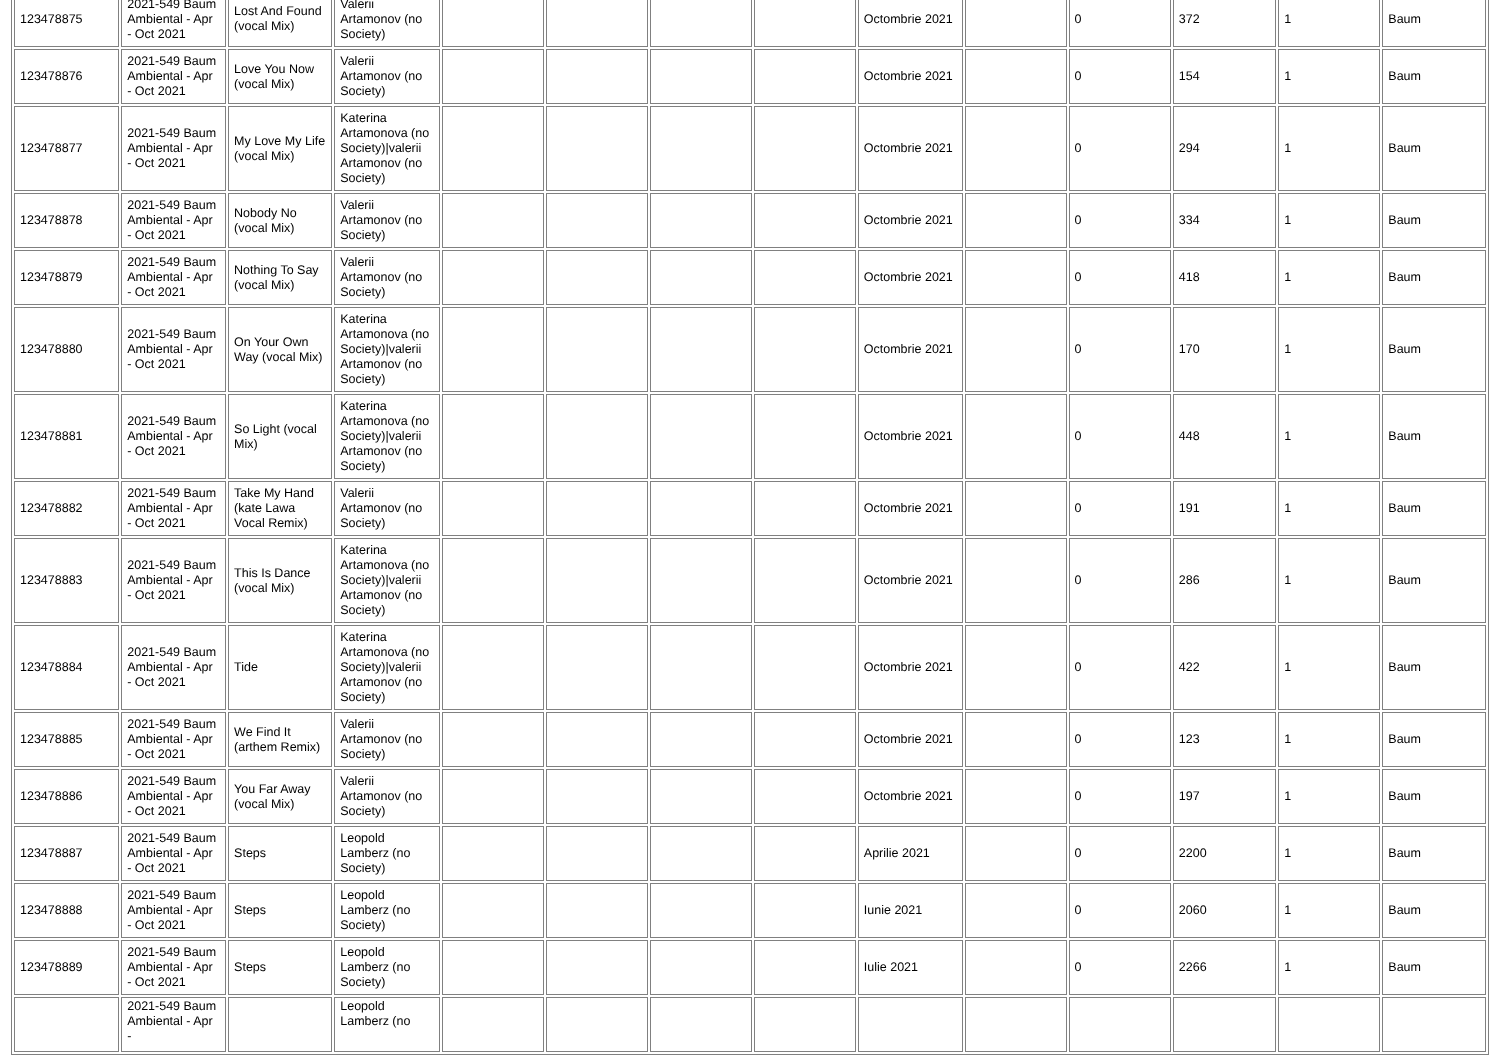| 123478875 | 2021-549 Baum Ambiental - Apr - Oct 2021 | Lost And Found (vocal Mix) | Valerii Artamonov (no Society) | | | | | Octombrie 2021 | | 0 | 372 | 1 | Baum |
| 123478876 | 2021-549 Baum Ambiental - Apr - Oct 2021 | Love You Now (vocal Mix) | Valerii Artamonov (no Society) | | | | | Octombrie 2021 | | 0 | 154 | 1 | Baum |
| 123478877 | 2021-549 Baum Ambiental - Apr - Oct 2021 | My Love My Life (vocal Mix) | Katerina Artamonova (no Society)/valerii Artamonov (no Society) | | | | | Octombrie 2021 | | 0 | 294 | 1 | Baum |
| 123478878 | 2021-549 Baum Ambiental - Apr - Oct 2021 | Nobody No (vocal Mix) | Valerii Artamonov (no Society) | | | | | Octombrie 2021 | | 0 | 334 | 1 | Baum |
| 123478879 | 2021-549 Baum Ambiental - Apr - Oct 2021 | Nothing To Say (vocal Mix) | Valerii Artamonov (no Society) | | | | | Octombrie 2021 | | 0 | 418 | 1 | Baum |
| 123478880 | 2021-549 Baum Ambiental - Apr - Oct 2021 | On Your Own Way (vocal Mix) | Katerina Artamonova (no Society)/valerii Artamonov (no Society) | | | | | Octombrie 2021 | | 0 | 170 | 1 | Baum |
| 123478881 | 2021-549 Baum Ambiental - Apr - Oct 2021 | So Light (vocal Mix) | Katerina Artamonova (no Society)/valerii Artamonov (no Society) | | | | | Octombrie 2021 | | 0 | 448 | 1 | Baum |
| 123478882 | 2021-549 Baum Ambiental - Apr - Oct 2021 | Take My Hand (kate Lawa Vocal Remix) | Valerii Artamonov (no Society) | | | | | Octombrie 2021 | | 0 | 191 | 1 | Baum |
| 123478883 | 2021-549 Baum Ambiental - Apr - Oct 2021 | This Is Dance (vocal Mix) | Katerina Artamonova (no Society)/valerii Artamonov (no Society) | | | | | Octombrie 2021 | | 0 | 286 | 1 | Baum |
| 123478884 | 2021-549 Baum Ambiental - Apr - Oct 2021 | Tide | Katerina Artamonova (no Society)/valerii Artamonov (no Society) | | | | | Octombrie 2021 | | 0 | 422 | 1 | Baum |
| 123478885 | 2021-549 Baum Ambiental - Apr - Oct 2021 | We Find It (arthem Remix) | Valerii Artamonov (no Society) | | | | | Octombrie 2021 | | 0 | 123 | 1 | Baum |
| 123478886 | 2021-549 Baum Ambiental - Apr - Oct 2021 | You Far Away (vocal Mix) | Valerii Artamonov (no Society) | | | | | Octombrie 2021 | | 0 | 197 | 1 | Baum |
| 123478887 | 2021-549 Baum Ambiental - Apr - Oct 2021 | Steps | Leopold Lamberz (no Society) | | | | | Aprilie 2021 | | 0 | 2200 | 1 | Baum |
| 123478888 | 2021-549 Baum Ambiental - Apr - Oct 2021 | Steps | Leopold Lamberz (no Society) | | | | | Iunie 2021 | | 0 | 2060 | 1 | Baum |
| 123478889 | 2021-549 Baum Ambiental - Apr - Oct 2021 | Steps | Leopold Lamberz (no Society) | | | | | Iulie 2021 | | 0 | 2266 | 1 | Baum |
| | 2021-549 Baum Ambiental - Apr - | | Leopold Lamberz (no | | | | | | | | | | |